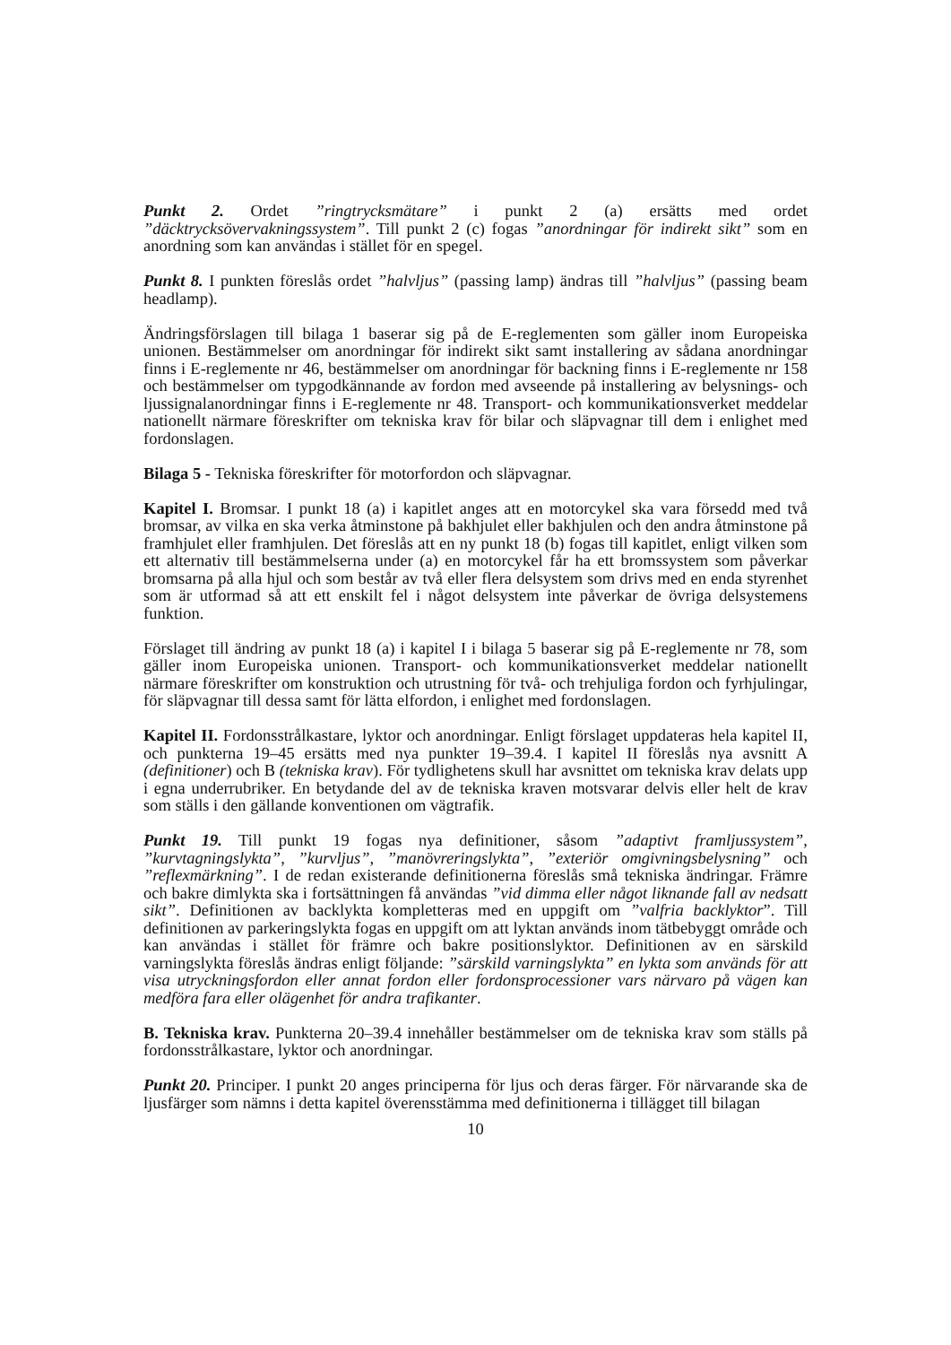Punkt 2. Ordet ”ringtrycksmätare” i punkt 2 (a) ersätts med ordet ”däcktrycksövervakningssystem”. Till punkt 2 (c) fogas ”anordningar för indirekt sikt” som en anordning som kan användas i stället för en spegel.
Punkt 8. I punkten föreslås ordet ”halvljus” (passing lamp) ändras till ”halvljus” (passing beam headlamp).
Ändringsförslagen till bilaga 1 baserar sig på de E-reglementen som gäller inom Europeiska unionen. Bestämmelser om anordningar för indirekt sikt samt installering av sådana anordningar finns i E-reglemente nr 46, bestämmelser om anordningar för backning finns i E-reglemente nr 158 och bestämmelser om typgodkännande av fordon med avseende på installering av belysnings- och ljussignalanordningar finns i E-reglemente nr 48. Transport- och kommunikationsverket meddelar nationellt närmare föreskrifter om tekniska krav för bilar och släpvagnar till dem i enlighet med fordonslagen.
Bilaga 5 - Tekniska föreskrifter för motorfordon och släpvagnar.
Kapitel I. Bromsar. I punkt 18 (a) i kapitlet anges att en motorcykel ska vara försedd med två bromsar, av vilka en ska verka åtminstone på bakhjulet eller bakhjulen och den andra åtminstone på framhjulet eller framhjulen. Det föreslås att en ny punkt 18 (b) fogas till kapitlet, enligt vilken som ett alternativ till bestämmelserna under (a) en motorcykel får ha ett bromssystem som påverkar bromsarna på alla hjul och som består av två eller flera delsystem som drivs med en enda styrenhet som är utformad så att ett enskilt fel i något delsystem inte påverkar de övriga delsystemens funktion.
Förslaget till ändring av punkt 18 (a) i kapitel I i bilaga 5 baserar sig på E-reglemente nr 78, som gäller inom Europeiska unionen. Transport- och kommunikationsverket meddelar nationellt närmare föreskrifter om konstruktion och utrustning för två- och trehjuliga fordon och fyrhjulingar, för släpvagnar till dessa samt för lätta elfordon, i enlighet med fordonslagen.
Kapitel II. Fordonsstrålkastare, lyktor och anordningar. Enligt förslaget uppdateras hela kapitel II, och punkterna 19–45 ersätts med nya punkter 19–39.4. I kapitel II föreslås nya avsnitt A (definitioner) och B (tekniska krav). För tydlighetens skull har avsnittet om tekniska krav delats upp i egna underrubriker. En betydande del av de tekniska kraven motsvarar delvis eller helt de krav som ställs i den gällande konventionen om vägtrafik.
Punkt 19. Till punkt 19 fogas nya definitioner, såsom ”adaptivt framljussystem”, ”kurvtagningslykta”, ”kurvljus”, ”manövreringslykta”, ”exteriör omgivningsbelysning” och ”reflexmärkning”. I de redan existerande definitionerna föreslås små tekniska ändringar. Främre och bakre dimlykta ska i fortsättningen få användas ”vid dimma eller något liknande fall av nedsatt sikt”. Definitionen av backlykta kompletteras med en uppgift om ”valfria backlyktor”. Till definitionen av parkeringslykta fogas en uppgift om att lyktan används inom tätbebyggt område och kan användas i stället för främre och bakre positionslyktor. Definitionen av en särskild varningslykta föreslås ändras enligt följande: ”särskild varningslykta” en lykta som används för att visa utryckningsfordon eller annat fordon eller fordonsprocessioner vars närvaro på vägen kan medföra fara eller olägenhet för andra trafikanter.
B. Tekniska krav. Punkterna 20–39.4 innehåller bestämmelser om de tekniska krav som ställs på fordonsstrålkastare, lyktor och anordningar.
Punkt 20. Principer. I punkt 20 anges principerna för ljus och deras färger. För närvarande ska de ljusfärger som nämns i detta kapitel överensstämma med definitionerna i tillägget till bilagan
10